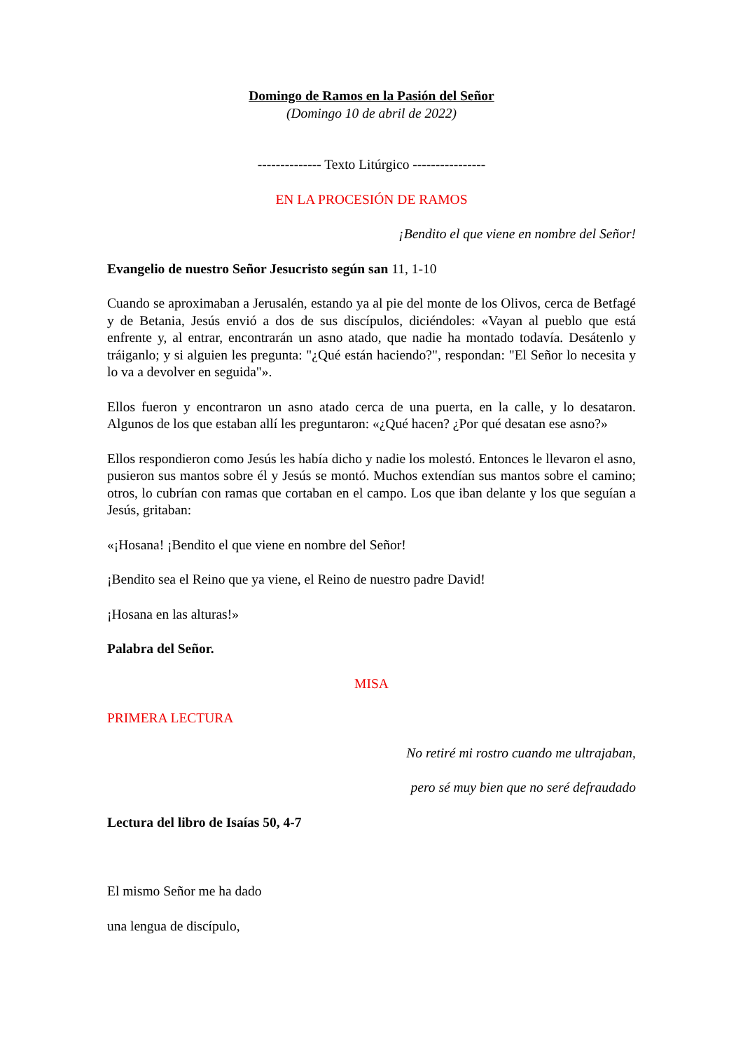Domingo de Ramos en la Pasión del Señor
(Domingo 10 de abril de 2022)
-------------- Texto Litúrgico ----------------
EN LA PROCESIÓN DE RAMOS
¡Bendito el que viene en nombre del Señor!
Evangelio de nuestro Señor Jesucristo según san 11, 1-10
Cuando se aproximaban a Jerusalén, estando ya al pie del monte de los Olivos, cerca de Betfagé y de Betania, Jesús envió a dos de sus discípulos, diciéndoles: «Vayan al pueblo que está enfrente y, al entrar, encontrarán un asno atado, que nadie ha montado todavía. Desátenlo y tráiganlo; y si alguien les pregunta: "¿Qué están haciendo?", respondan: "El Señor lo necesita y lo va a devolver en seguida"».
Ellos fueron y encontraron un asno atado cerca de una puerta, en la calle, y lo desataron. Algunos de los que estaban allí les preguntaron: «¿Qué hacen? ¿Por qué desatan ese asno?»
Ellos respondieron como Jesús les había dicho y nadie los molestó. Entonces le llevaron el asno, pusieron sus mantos sobre él y Jesús se montó. Muchos extendían sus mantos sobre el camino; otros, lo cubrían con ramas que cortaban en el campo. Los que iban delante y los que seguían a Jesús, gritaban:
«¡Hosana! ¡Bendito el que viene en nombre del Señor!
¡Bendito sea el Reino que ya viene, el Reino de nuestro padre David!
¡Hosana en las alturas!»
Palabra del Señor.
MISA
PRIMERA LECTURA
No retiré mi rostro cuando me ultrajaban,
pero sé muy bien que no seré defraudado
Lectura del libro de Isaías 50, 4-7
El mismo Señor me ha dado
una lengua de discípulo,